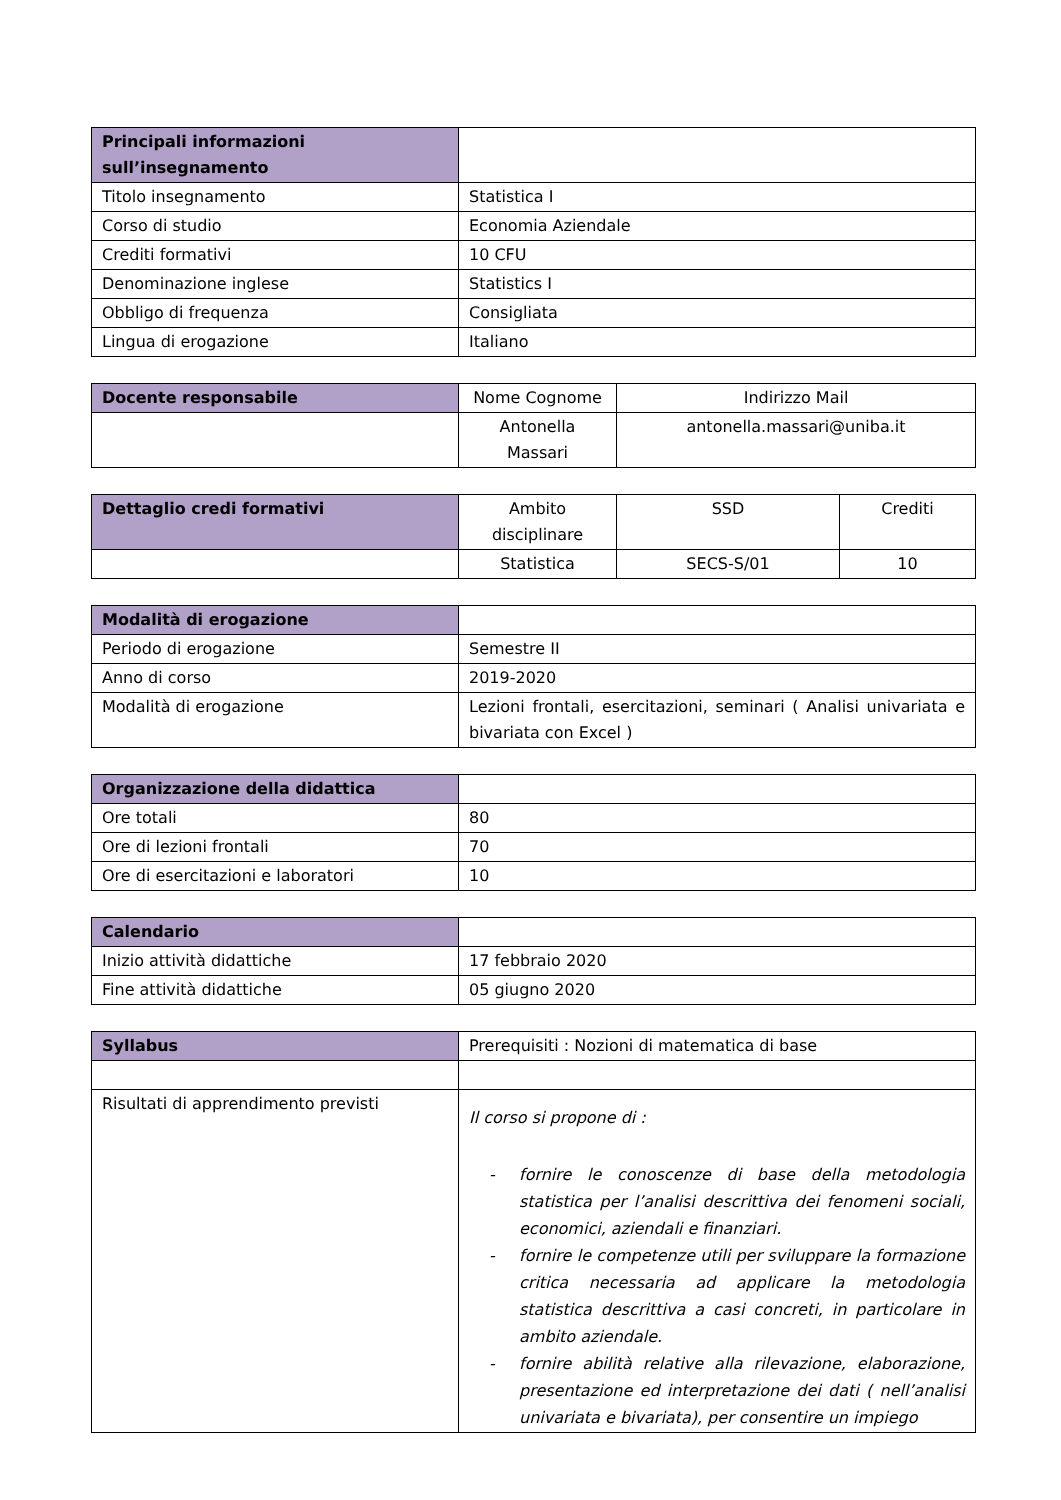| Principali informazioni sull’insegnamento | |
| Titolo insegnamento | Statistica I |
| Corso di studio | Economia Aziendale |
| Crediti formativi | 10 CFU |
| Denominazione inglese | Statistics I |
| Obbligo di frequenza | Consigliata |
| Lingua di erogazione | Italiano |
| Docente responsabile | Nome Cognome | Indirizzo Mail |
| | Antonella Massari | antonella.massari@uniba.it |
| Dettaglio credi formativi | Ambito disciplinare | SSD | Crediti |
| | Statistica | SECS-S/01 | 10 |
| Modalità di erogazione | |
| Periodo di erogazione | Semestre II |
| Anno di corso | 2019-2020 |
| Modalità di erogazione | Lezioni frontali, esercitazioni, seminari ( Analisi univariata e bivariata con Excel ) |
| Organizzazione della didattica | |
| Ore totali | 80 |
| Ore di lezioni frontali | 70 |
| Ore di esercitazioni e laboratori | 10 |
| Calendario | |
| Inizio attività didattiche | 17 febbraio 2020 |
| Fine attività didattiche | 05 giugno 2020 |
| Syllabus | Prerequisiti : Nozioni di matematica di base |
| Risultati di apprendimento previsti | Il corso si propone di : - fornire le conoscenze di base della metodologia statistica per l’analisi descrittiva dei fenomeni sociali, economici, aziendali e finanziari. - fornire le competenze utili per sviluppare la formazione critica necessaria ad applicare la metodologia statistica descrittiva a casi concreti, in particolare in ambito aziendale. - fornire abilità relative alla rilevazione, elaborazione, presentazione ed interpretazione dei dati ( nell’analisi univariata e bivariata), per consentire un impiego |